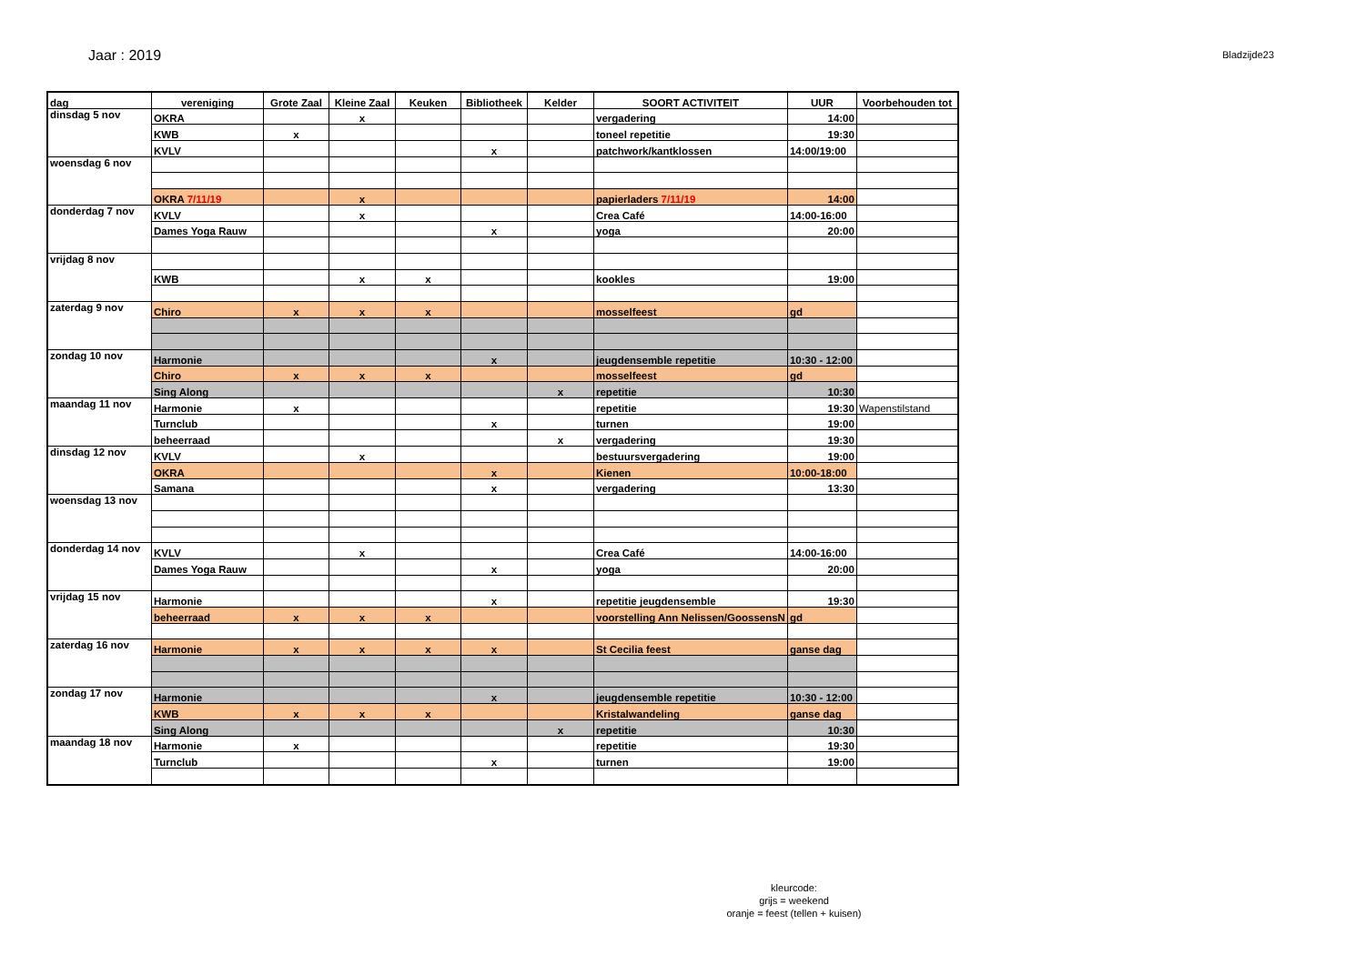Jaar : 2019
Bladzijde23
| dag | vereniging | Grote Zaal | Kleine Zaal | Keuken | Bibliotheek | Kelder | SOORT ACTIVITEIT | UUR | Voorbehouden tot |
| --- | --- | --- | --- | --- | --- | --- | --- | --- | --- |
| dinsdag 5 nov | OKRA | | x | | | | vergadering | 14:00 | |
| | KWB | x | | | | | toneel repetitie | 19:30 | |
| | KVLV | | | | x | | patchwork/kantklossen | 14:00/19:00 | |
| woensdag 6 nov | | | | | | | | | |
| | OKRA 7/11/19 | | x | | | | papierladers 7/11/19 | 14:00 | |
| donderdag 7 nov | KVLV | | x | | | | Crea Café | 14:00-16:00 | |
| | Dames Yoga Rauw | | | | x | | yoga | 20:00 | |
| vrijdag 8 nov | | | | | | | | | |
| | KWB | | x | x | | | kookles | 19:00 | |
| zaterdag 9 nov | Chiro | x | x | x | | | mosselfeest | gd | |
| zondag 10 nov | Harmonie | | | | x | | jeugdensemble repetitie | 10:30 - 12:00 | |
| | Chiro | x | x | x | | | mosselfeest | gd | |
| | Sing Along | | | | | x | repetitie | 10:30 | |
| maandag 11 nov | Harmonie | x | | | | | repetitie | 19:30 | Wapenstilstand |
| | Turnclub | | | | x | | turnen | 19:00 | |
| | beheerraad | | | | | x | vergadering | 19:30 | |
| dinsdag 12 nov | KVLV | | x | | | | bestuursvergadering | 19:00 | |
| | OKRA | | | | x | | Kienen | 10:00-18:00 | |
| | Samana | | | | x | | vergadering | 13:30 | |
| woensdag 13 nov | | | | | | | | | |
| donderdag 14 nov | KVLV | | x | | | | Crea Café | 14:00-16:00 | |
| | Dames Yoga Rauw | | | | x | | yoga | 20:00 | |
| vrijdag 15 nov | Harmonie | | | | x | | repetitie jeugdensemble | 19:30 | |
| | beheerraad | x | x | x | | | voorstelling Ann Nelissen/GoossensN | gd | |
| zaterdag 16 nov | Harmonie | x | x | x | x | | St Cecilia feest | ganse dag | |
| zondag 17 nov | Harmonie | | | | x | | jeugdensemble repetitie | 10:30 - 12:00 | |
| | KWB | x | x | x | | | Kristalwandeling | ganse dag | |
| | Sing Along | | | | | x | repetitie | 10:30 | |
| maandag 18 nov | Harmonie | x | | | | | repetitie | 19:30 | |
| | Turnclub | | | | x | | turnen | 19:00 | |
kleurcode:
grijs = weekend
oranje = feest (tellen + kuisen)